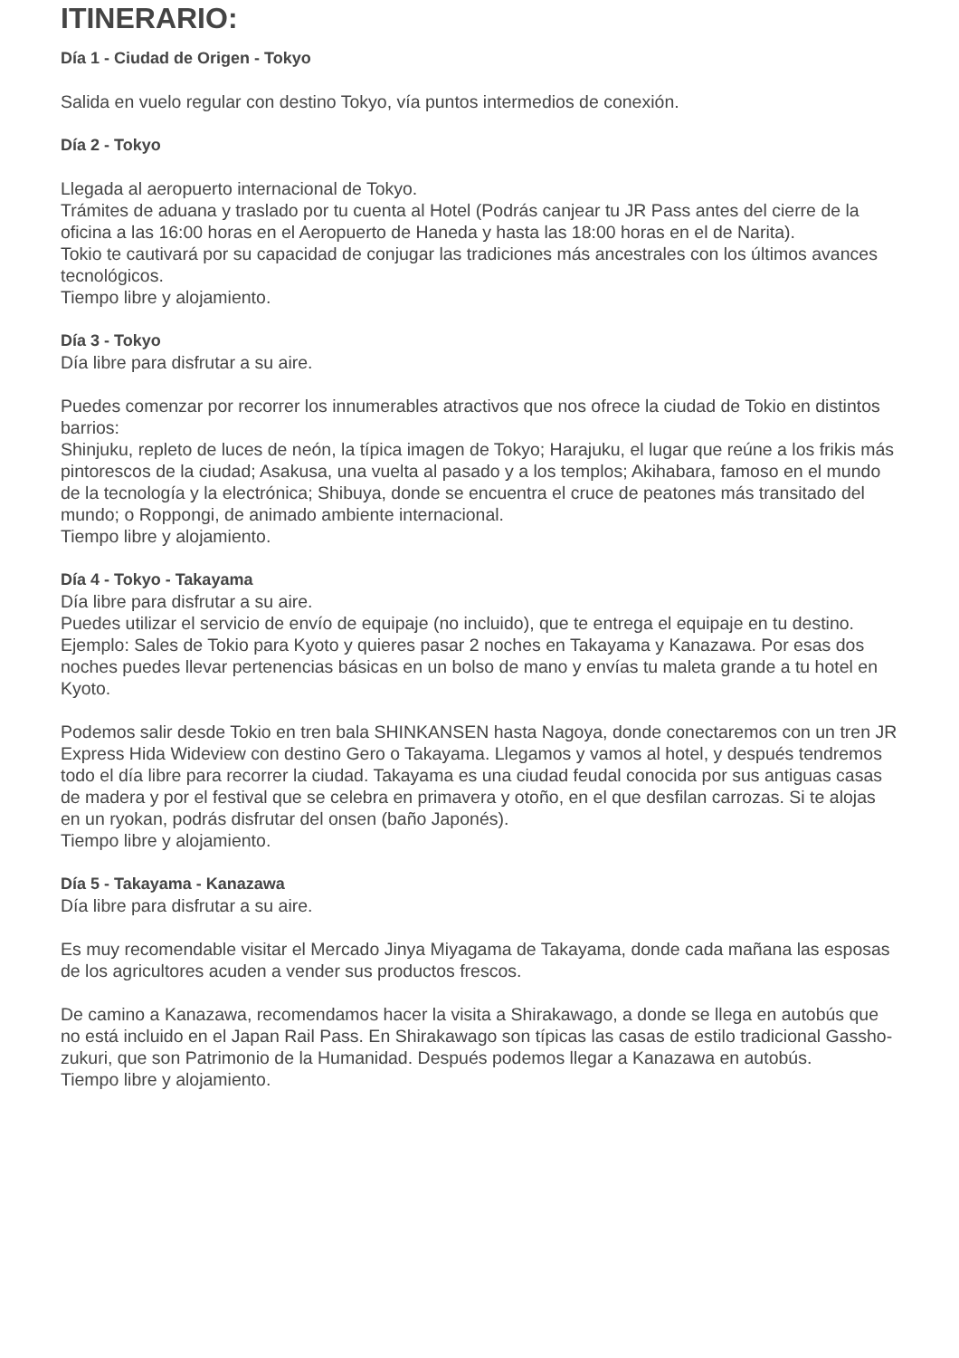ITINERARIO:
Día 1 - Ciudad de Origen - Tokyo
Salida en vuelo regular con destino Tokyo, vía puntos intermedios de conexión.
Día 2 - Tokyo
Llegada al aeropuerto internacional de Tokyo.
Trámites de aduana y traslado por tu cuenta al Hotel (Podrás canjear tu JR Pass antes del cierre de la oficina a las 16:00 horas en el Aeropuerto de Haneda y hasta las 18:00 horas en el de Narita).
Tokio te cautivará por su capacidad de conjugar las tradiciones más ancestrales con los últimos avances tecnológicos.
Tiempo libre y alojamiento.
Día 3 - Tokyo
Día libre para disfrutar a su aire.
Puedes comenzar por recorrer los innumerables atractivos que nos ofrece la ciudad de Tokio en distintos barrios:
Shinjuku, repleto de luces de neón, la típica imagen de Tokyo; Harajuku, el lugar que reúne a los frikis más pintorescos de la ciudad; Asakusa, una vuelta al pasado y a los templos; Akihabara, famoso en el mundo de la tecnología y la electrónica; Shibuya, donde se encuentra el cruce de peatones más transitado del mundo; o Roppongi, de animado ambiente internacional.
Tiempo libre y alojamiento.
Día 4 - Tokyo - Takayama
Día libre para disfrutar a su aire.
Puedes utilizar el servicio de envío de equipaje (no incluido), que te entrega el equipaje en tu destino. Ejemplo: Sales de Tokio para Kyoto y quieres pasar 2 noches en Takayama y Kanazawa. Por esas dos noches puedes llevar pertenencias básicas en un bolso de mano y envías tu maleta grande a tu hotel en Kyoto.
Podemos salir desde Tokio en tren bala SHINKANSEN hasta Nagoya, donde conectaremos con un tren JR Express Hida Wideview con destino Gero o Takayama. Llegamos y vamos al hotel, y después tendremos todo el día libre para recorrer la ciudad. Takayama es una ciudad feudal conocida por sus antiguas casas de madera y por el festival que se celebra en primavera y otoño, en el que desfilan carrozas. Si te alojas en un ryokan, podrás disfrutar del onsen (baño Japonés).
Tiempo libre y alojamiento.
Día 5 - Takayama - Kanazawa
Día libre para disfrutar a su aire.
Es muy recomendable visitar el Mercado Jinya Miyagama de Takayama, donde cada mañana las esposas de los agricultores acuden a vender sus productos frescos.
De camino a Kanazawa, recomendamos hacer la visita a Shirakawago, a donde se llega en autobús que no está incluido en el Japan Rail Pass. En Shirakawago son típicas las casas de estilo tradicional Gassho-zukuri, que son Patrimonio de la Humanidad. Después podemos llegar a Kanazawa en autobús.
Tiempo libre y alojamiento.